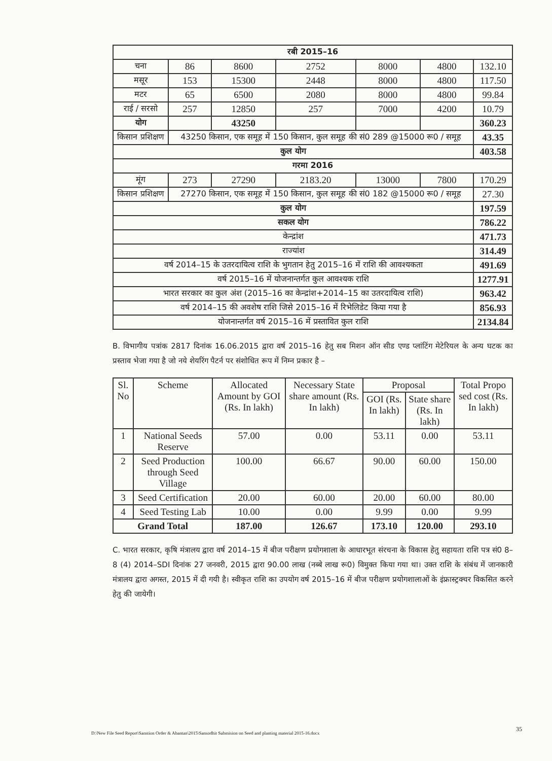| रबी 2015–16 | | | | | | |
| --- | --- | --- | --- | --- | --- | --- |
| चना | 86 | 8600 | 2752 | 8000 | 4800 | 132.10 |
| मसूर | 153 | 15300 | 2448 | 8000 | 4800 | 117.50 |
| मटर | 65 | 6500 | 2080 | 8000 | 4800 | 99.84 |
| राई / सरसो | 257 | 12850 | 257 | 7000 | 4200 | 10.79 |
| योग | | 43250 | | | | 360.23 |
| किसान प्रशिक्षण | 43250 किसान, एक समूह में 150 किसान, कुल समूह की सं0 289 @15000 रू0 / समूह | | | | | 43.35 |
| कुल योग | | | | | | 403.58 |
| गरमा 2016 | | | | | | |
| मूंग | 273 | 27290 | 2183.20 | 13000 | 7800 | 170.29 |
| किसान प्रशिक्षण | 27270 किसान, एक समूह में 150 किसान, कुल समूह की सं0 182 @15000 रू0 / समूह | | | | | 27.30 |
| कुल योग | | | | | | 197.59 |
| सकल योग | | | | | | 786.22 |
| केन्द्रांश | | | | | | 471.73 |
| राज्यांश | | | | | | 314.49 |
| वर्ष 2014–15 के उतरदायित्व राशि के भुगतान हेतु 2015–16 में राशि की आवश्यकता | | | | | | 491.69 |
| वर्ष 2015–16 में योजनान्तर्गत कुल आवश्यक राशि | | | | | | 1277.91 |
| भारत सरकार का कुल अंश (2015–16 का केन्द्रांश+2014–15 का उतरदायित्व राशि) | | | | | | 963.42 |
| वर्ष 2014–15 की अवशेष राशि जिसे 2015–16 में रिभेलिडेट किया गया है | | | | | | 856.93 |
| योजनान्तर्गत वर्ष 2015–16 में प्रस्तावित कुल राशि | | | | | | 2134.84 |
B. विभागीय पत्रांक 2817 दिनांक 16.06.2015 द्वारा वर्ष 2015–16 हेतु सब मिशन ऑन सीड एण्ड प्लांटिंग मेटेरियल के अन्य घटक का प्रस्ताव भेजा गया है जो नये शेयरिंग पैटर्न पर संशोधित रूप में निम्न प्रकार है –
| Sl. No | Scheme | Allocated Amount by GOI (Rs. In lakh) | Necessary State share amount (Rs. In lakh) | Proposal | | Total Propo sed cost (Rs. In lakh) |
| --- | --- | --- | --- | --- | --- | --- |
| | | | | GOI (Rs. In lakh) | State share (Rs. In lakh) | |
| 1 | National Seeds Reserve | 57.00 | 0.00 | 53.11 | 0.00 | 53.11 |
| 2 | Seed Production through Seed Village | 100.00 | 66.67 | 90.00 | 60.00 | 150.00 |
| 3 | Seed Certification | 20.00 | 60.00 | 20.00 | 60.00 | 80.00 |
| 4 | Seed Testing Lab | 10.00 | 0.00 | 9.99 | 0.00 | 9.99 |
| Grand Total | | 187.00 | 126.67 | 173.10 | 120.00 | 293.10 |
C. भारत सरकार, कृषि मंत्रालय द्वारा वर्ष 2014–15 में बीज परीक्षण प्रयोगशाला के आधारभूत संरचना के विकास हेतु सहायता राशि पत्र सं0 8–8 (4) 2014–SDI दिनांक 27 जनवरी, 2015 द्वारा 90.00 लाख (नब्बे लाख रू0) विमुक्त किया गया था। उक्त राशि के संबंध में जानकारी मंत्रालय द्वारा अगस्त, 2015 में दी गयी है। स्वीकृत राशि का उपयोग वर्ष 2015–16 में बीज परीक्षण प्रयोगशालाओं के इंफ्रास्ट्रक्चर विकसित करने हेतु की जायेगी।
35
D:\New File Seed Report\Sanstion Order & Abantan\2015\Sansodhit Submision on Seed and planting material 2015-16.docx